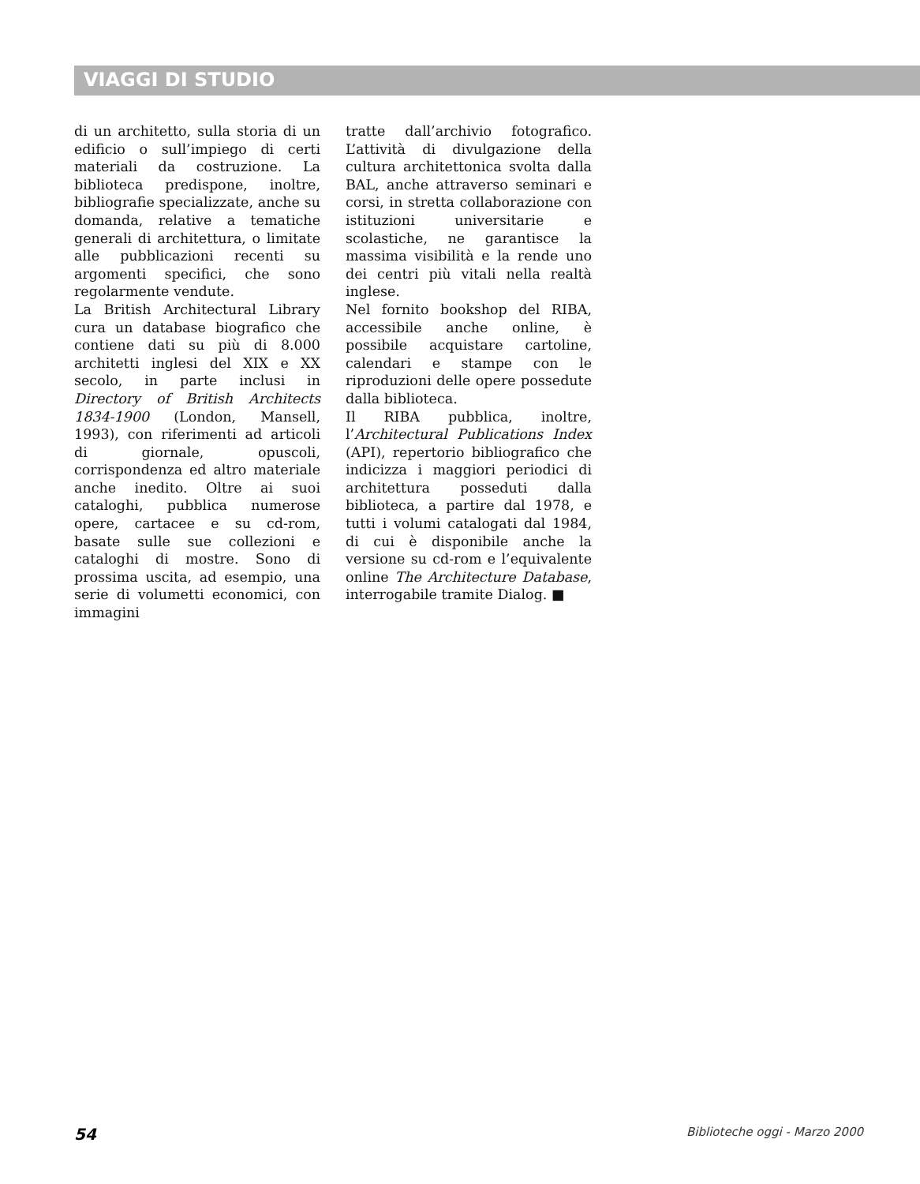VIAGGI DI STUDIO
di un architetto, sulla storia di un edificio o sull’impiego di certi materiali da costruzione. La biblioteca predispone, inoltre, bibliografie specializzate, anche su domanda, relative a tematiche generali di architettura, o limitate alle pubblicazioni recenti su argomenti specifici, che sono regolarmente vendute.
La British Architectural Library cura un database biografico che contiene dati su più di 8.000 architetti inglesi del XIX e XX secolo, in parte inclusi in Directory of British Architects 1834-1900 (London, Mansell, 1993), con riferimenti ad articoli di giornale, opuscoli, corrispondenza ed altro materiale anche inedito. Oltre ai suoi cataloghi, pubblica numerose opere, cartacee e su cd-rom, basate sulle sue collezioni e cataloghi di mostre. Sono di prossima uscita, ad esempio, una serie di volumetti economici, con immagini
tratte dall’archivio fotografico. L’attività di divulgazione della cultura architettonica svolta dalla BAL, anche attraverso seminari e corsi, in stretta collaborazione con istituzioni universitarie e scolastiche, ne garantisce la massima visibilità e la rende uno dei centri più vitali nella realtà inglese.
Nel fornito bookshop del RIBA, accessibile anche online, è possibile acquistare cartoline, calendari e stampe con le riproduzioni delle opere possedute dalla biblioteca.
Il RIBA pubblica, inoltre, l’Architectural Publications Index (API), repertorio bibliografico che indicizza i maggiori periodici di architettura posseduti dalla biblioteca, a partire dal 1978, e tutti i volumi catalogati dal 1984, di cui è disponibile anche la versione su cd-rom e l’equivalente online The Architecture Database, interrogabile tramite Dialog. ■
54 Biblioteche oggi - Marzo 2000